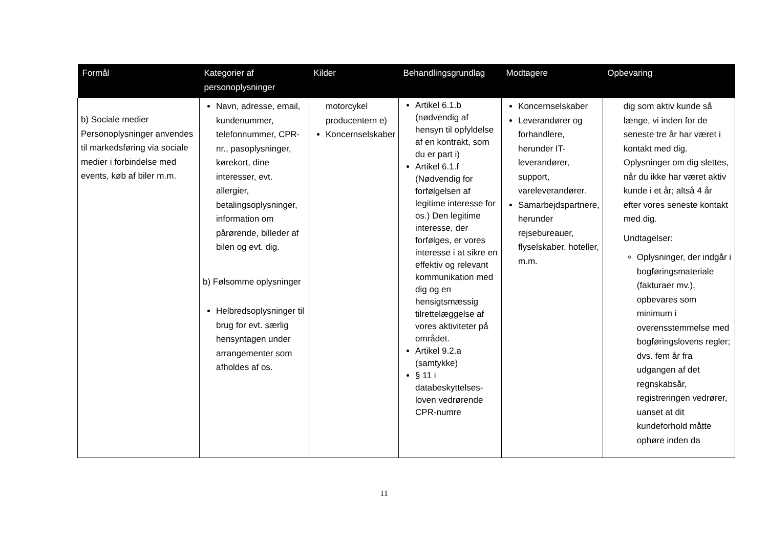| Formål | Kategorier af personoplysninger | Kilder | Behandlingsgrundlag | Modtagere | Opbevaring |
| --- | --- | --- | --- | --- | --- |
| b) Sociale medier Personoplysninger anvendes til markedsføring via sociale medier i forbindelse med events, køb af biler m.m. | Navn, adresse, email, kundenummer, telefonnummer, CPR-nr., pasoplysninger, kørekort, dine interesser, evt. allergier, betalingsoplysninger, information om pårørende, billeder af bilen og evt. dig. b) Følsomme oplysninger Helbredsoplysninger til brug for evt. særlig hensyntagen under arrangementer som afholdes af os. | motorcykel producentern e) Koncernselskaber | Artikel 6.1.b (nødvendig af hensyn til opfyldelse af en kontrakt, som du er part i) Artikel 6.1.f (Nødvendig for forfølgelsen af legitime interesse for os.) Den legitime interesse, der forfølges, er vores interesse i at sikre en effektiv og relevant kommunikation med dig og en hensigtsmæssig tilrettelæggelse af vores aktiviteter på området. Artikel 9.2.a (samtykke) § 11 i databeskyttelses-loven vedrørende CPR-numre | Koncernselskaber Leverandører og forhandlere, herunder IT-leverandører, support, vareleverandører. Samarbejdspartnere, herunder rejsebureauer, flyselskaber, hoteller, m.m. | dig som aktiv kunde så længe, vi inden for de seneste tre år har været i kontakt med dig. Oplysninger om dig slettes, når du ikke har været aktiv kunde i et år; altså 4 år efter vores seneste kontakt med dig. Undtagelser: Oplysninger, der indgår i bogføringsmateriale (fakturaer mv.), opbevares som minimum i overensstemmelse med bogføringslovens regler; dvs. fem år fra udgangen af det regnskabsår, registreringen vedrører, uanset at dit kundeforhold måtte ophøre inden da |
11